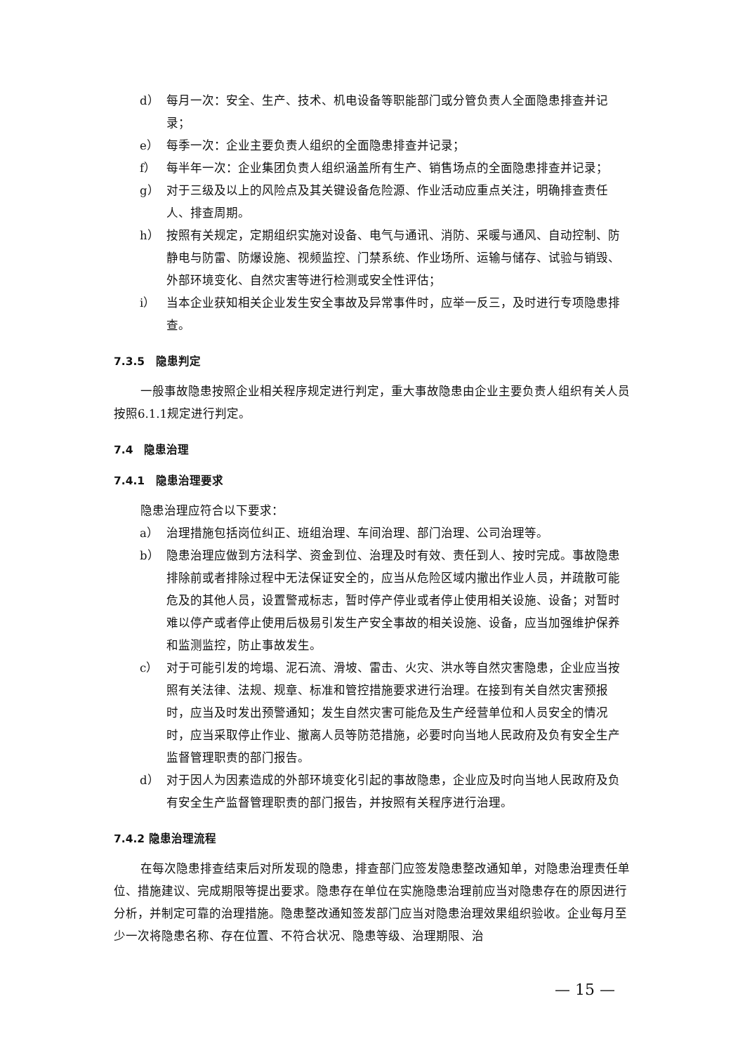d） 每月一次：安全、生产、技术、机电设备等职能部门或分管负责人全面隐患排查并记录；
e） 每季一次：企业主要负责人组织的全面隐患排查并记录；
f） 每半年一次：企业集团负责人组织涵盖所有生产、销售场点的全面隐患排查并记录；
g） 对于三级及以上的风险点及其关键设备危险源、作业活动应重点关注，明确排查责任人、排查周期。
h） 按照有关规定，定期组织实施对设备、电气与通讯、消防、采暖与通风、自动控制、防静电与防雷、防爆设施、视频监控、门禁系统、作业场所、运输与储存、试验与销毁、外部环境变化、自然灾害等进行检测或安全性评估；
i） 当本企业获知相关企业发生安全事故及异常事件时，应举一反三，及时进行专项隐患排查。
7.3.5　隐患判定
一般事故隐患按照企业相关程序规定进行判定，重大事故隐患由企业主要负责人组织有关人员按照6.1.1规定进行判定。
7.4　隐患治理
7.4.1　隐患治理要求
隐患治理应符合以下要求：
a） 治理措施包括岗位纠正、班组治理、车间治理、部门治理、公司治理等。
b） 隐患治理应做到方法科学、资金到位、治理及时有效、责任到人、按时完成。事故隐患排除前或者排除过程中无法保证安全的，应当从危险区域内撤出作业人员，并疏散可能危及的其他人员，设置警戒标志，暂时停产停业或者停止使用相关设施、设备；对暂时难以停产或者停止使用后极易引发生产安全事故的相关设施、设备，应当加强维护保养和监测监控，防止事故发生。
c） 对于可能引发的垮塌、泥石流、滑坡、雷击、火灾、洪水等自然灾害隐患，企业应当按照有关法律、法规、规章、标准和管控措施要求进行治理。在接到有关自然灾害预报时，应当及时发出预警通知；发生自然灾害可能危及生产经营单位和人员安全的情况时，应当采取停止作业、撤离人员等防范措施，必要时向当地人民政府及负有安全生产监督管理职责的部门报告。
d） 对于因人为因素造成的外部环境变化引起的事故隐患，企业应及时向当地人民政府及负有安全生产监督管理职责的部门报告，并按照有关程序进行治理。
7.4.2 隐患治理流程
在每次隐患排查结束后对所发现的隐患，排查部门应签发隐患整改通知单，对隐患治理责任单位、措施建议、完成期限等提出要求。隐患存在单位在实施隐患治理前应当对隐患存在的原因进行分析，并制定可靠的治理措施。隐患整改通知签发部门应当对隐患治理效果组织验收。企业每月至少一次将隐患名称、存在位置、不符合状况、隐患等级、治理期限、治
— 15 —